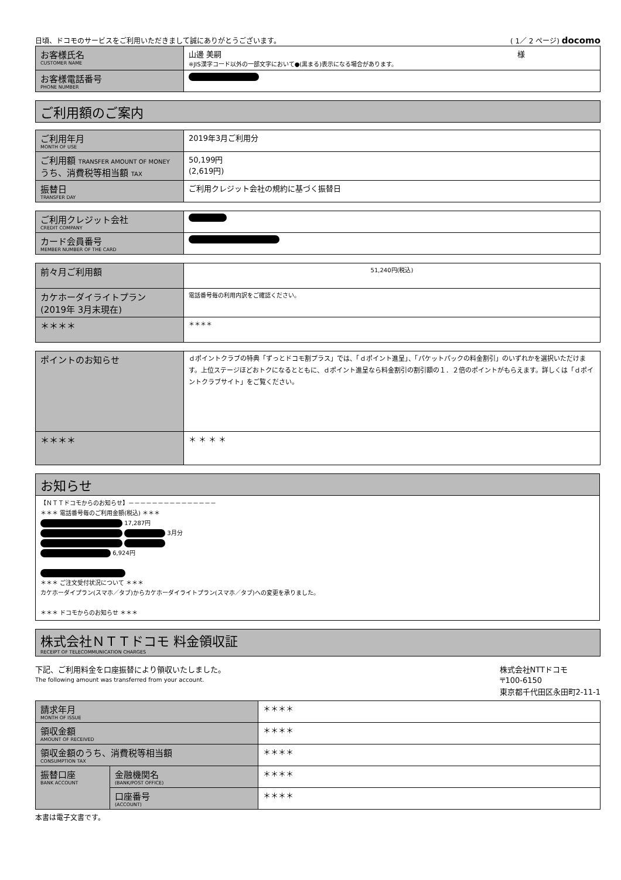日頃、ドコモのサービスをご利用いただきまして誠にありがとうございます。 ( 1／ 2 ページ) docomo
| お客様氏名 CUSTOMER NAME | 山邊 美嗣 様 ※JIS漢字コード以外の一部文字において●(黒まる)表示になる場合があります。 |
| お客様電話番号 PHONE NUMBER | |
ご利用額のご案内
| ご利用年月 MONTH OF USE | 2019年3月ご利用分 |
| ご利用額 TRANSFER AMOUNT OF MONEY うち、消費税等相当額 TAX | 50,199円 (2,619円) |
| 振替日 TRANSFER DAY | ご利用クレジット会社の規約に基づく振替日 |
| ご利用クレジット会社 CREDIT COMPANY | |
| カード会員番号 MEMBER NUMBER OF THE CARD | |
| 前々月ご利用額 | 51,240円(税込) |
| カケホーダイライトプラン (2019年 3月末現在) | 電話番号毎の利用内訳をご確認ください。 |
| ＊＊＊＊ | ＊＊＊＊ |
| ポイントのお知らせ | ｄポイントクラブの特典「ずっとドコモ割プラス」では、「ｄポイント進呈」、「パケットパックの料金割引」のいずれかを選択いただけます。上位ステージほどおトクになるとともに、ｄポイント進呈なら料金割引の割引額の１．２倍のポイントがもらえます。詳しくは「ｄポイントクラブサイト」をご覧ください。 |
| ＊＊＊＊ | ＊ ＊ ＊ ＊ |
お知らせ
【ＮＴＴドコモからのお知らせ】－－－－－－－－－－－－－－－
＊＊＊ 電話番号毎のご利用金額(税込) ＊＊＊
17,287円
3月分
6,924円
＊＊＊ ご注文受付状況について ＊＊＊
カケホーダイプラン(スマホ／タブ)からカケホーダイライトプラン(スマホ／タブ)への変更を承りました。
＊＊＊ ドコモからのお知らせ ＊＊＊
株式会社ＮＴＴドコモ 料金領収証
RECEIPT OF TELECOMMUNICATION CHARGES
下記、ご利用料金を口座振替により領収いたしました。
The following amount was transferred from your account. 株式会社NTTドコモ
〒100-6150
東京都千代田区永田町2-11-1
| 請求年月 MONTH OF ISSUE | | ＊＊＊＊ |
| 領収金額 AMOUNT OF RECEIVED | | ＊＊＊＊ |
| 領収金額のうち、消費税等相当額 CONSUMPTION TAX | | ＊＊＊＊ |
| 振替口座 BANK ACCOUNT | 金融機関名 (BANK/POST OFFICE) | ＊＊＊＊ |
| | 口座番号 (ACCOUNT) | ＊＊＊＊ |
本書は電子文書です。